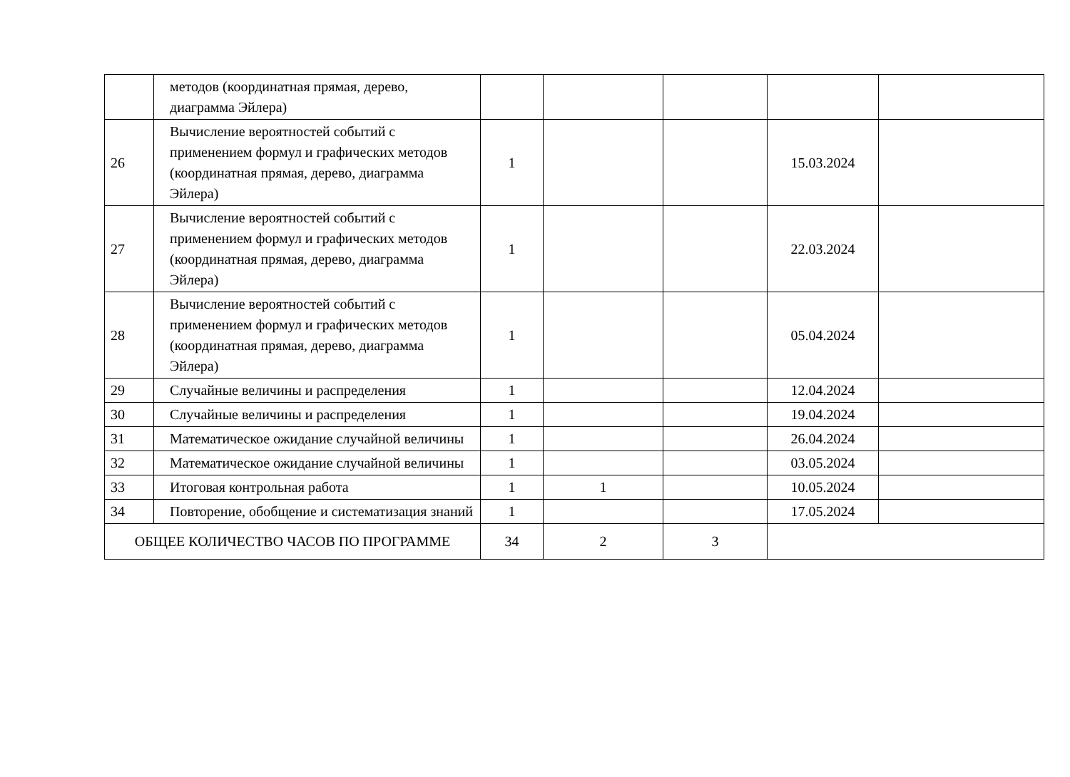| | методов (координатная прямая, дерево, диаграмма Эйлера) | | | | | |
| 26 | Вычисление вероятностей событий с применением формул и графических методов (координатная прямая, дерево, диаграмма Эйлера) | 1 | | | 15.03.2024 | |
| 27 | Вычисление вероятностей событий с применением формул и графических методов (координатная прямая, дерево, диаграмма Эйлера) | 1 | | | 22.03.2024 | |
| 28 | Вычисление вероятностей событий с применением формул и графических методов (координатная прямая, дерево, диаграмма Эйлера) | 1 | | | 05.04.2024 | |
| 29 | Случайные величины и распределения | 1 | | | 12.04.2024 | |
| 30 | Случайные величины и распределения | 1 | | | 19.04.2024 | |
| 31 | Математическое ожидание случайной величины | 1 | | | 26.04.2024 | |
| 32 | Математическое ожидание случайной величины | 1 | | | 03.05.2024 | |
| 33 | Итоговая контрольная работа | 1 | 1 | | 10.05.2024 | |
| 34 | Повторение, обобщение и систематизация знаний | 1 | | | 17.05.2024 | |
| ОБЩЕЕ КОЛИЧЕСТВО ЧАСОВ ПО ПРОГРАММЕ | | 34 | 2 | 3 | | |